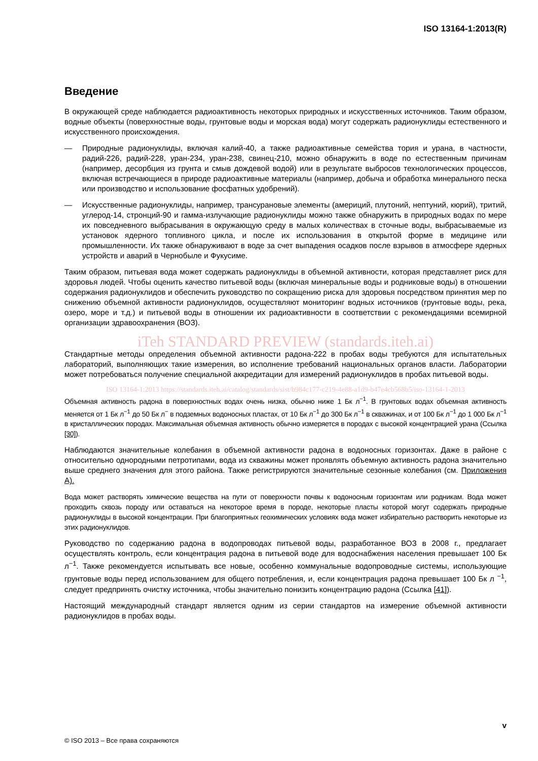ISO 13164-1:2013(R)
Введение
В окружающей среде наблюдается радиоактивность некоторых природных и искусственных источников. Таким образом, водные объекты (поверхностные воды, грунтовые воды и морская вода) могут содержать радионуклиды естественного и искусственного происхождения.
— Природные радионуклиды, включая калий-40, а также радиоактивные семейства тория и урана, в частности, радий-226, радий-228, уран-234, уран-238, свинец-210, можно обнаружить в воде по естественным причинам (например, десорбция из грунта и смыв дождевой водой) или в результате выбросов технологических процессов, включая встречающиеся в природе радиоактивные материалы (например, добыча и обработка минерального песка или производство и использование фосфатных удобрений).
— Искусственные радионуклиды, например, трансурановые элементы (америций, плутоний, нептуний, кюрий), тритий, углерод-14, стронций-90 и гамма-излучающие радионуклиды можно также обнаружить в природных водах по мере их повседневного выбрасывания в окружающую среду в малых количествах в сточные воды, выбрасываемые из установок ядерного топливного цикла, и после их использования в открытой форме в медицине или промышленности. Их также обнаруживают в воде за счет выпадения осадков после взрывов в атмосфере ядерных устройств и аварий в Чернобыле и Фукусиме.
Таким образом, питьевая вода может содержать радионуклиды в объемной активности, которая представляет риск для здоровья людей. Чтобы оценить качество питьевой воды (включая минеральные воды и родниковые воды) в отношении содержания радионуклидов и обеспечить руководство по сокращению риска для здоровья посредством принятия мер по снижению объемной активности радионуклидов, осуществляют мониторинг водных источников (грунтовые воды, река, озеро, море и т.д.) и питьевой воды в отношении их радиоактивности в соответствии с рекомендациями всемирной организации здравоохранения (ВОЗ).
iTeh STANDARD PREVIEW (standards.iteh.ai)
Стандартные методы определения объемной активности радона-222 в пробах воды требуются для испытательных лабораторий, выполняющих такие измерения, во исполнение требований национальных органов власти. Лаборатории может потребоваться получение специальной аккредитации для измерений радионуклидов в пробах питьевой воды.
ISO 13164-1:2013 https://standards.iteh.ai/catalog/standards/sist/b984c177-c219-4e88-a1d9-b47e4cb568b5/iso-13164-1-2013
Объемная активность радона в поверхностных водах очень низка, обычно ниже 1 Бк л<sup>−1</sup>. В грунтовых водах объемная активность меняется от 1 Бк л<sup>−1</sup> до 50 Бк л<sup>−</sup> в подземных водоносных пластах, от 10 Бк л<sup>−1</sup> до 300 Бк л<sup>−1</sup> в скважинах, и от 100 Бк л<sup>−1</sup> до 1 000 Бк л<sup>−1</sup> в кристаллических породах. Максимальная объемная активность обычно измеряется в породах с высокой концентрацией урана (Ссылка [30]).
Наблюдаются значительные колебания в объемной активности радона в водоносных горизонтах. Даже в районе с относительно однородными петротипами, вода из скважины может проявлять объемную активность радона значительно выше среднего значения для этого района. Также регистрируются значительные сезонные колебания (см. Приложения A).
Вода может растворять химические вещества на пути от поверхности почвы к водоносным горизонтам или родникам. Вода может проходить сквозь породу или оставаться на некоторое время в породе, некоторые пласты которой могут содержать природные радионуклиды в высокой концентрации. При благоприятных геохимических условиях вода может избирательно растворить некоторые из этих радионуклидов.
Руководство по содержанию радона в водопроводах питьевой воды, разработанное ВОЗ в 2008 г., предлагает осуществлять контроль, если концентрация радона в питьевой воде для водоснабжения населения превышает 100 Бк л<sup>−1</sup>. Также рекомендуется испытывать все новые, особенно коммунальные водопроводные системы, использующие грунтовые воды перед использованием для общего потребления, и, если концентрация радона превышает 100 Бк л <sup>−1</sup>, следует предпринять очистку источника, чтобы значительно понизить концентрацию радона (Ссылка [41]).
Настоящий международный стандарт является одним из серии стандартов на измерение объемной активности радионуклидов в пробах воды.
v
© ISO 2013 – Все права сохраняются